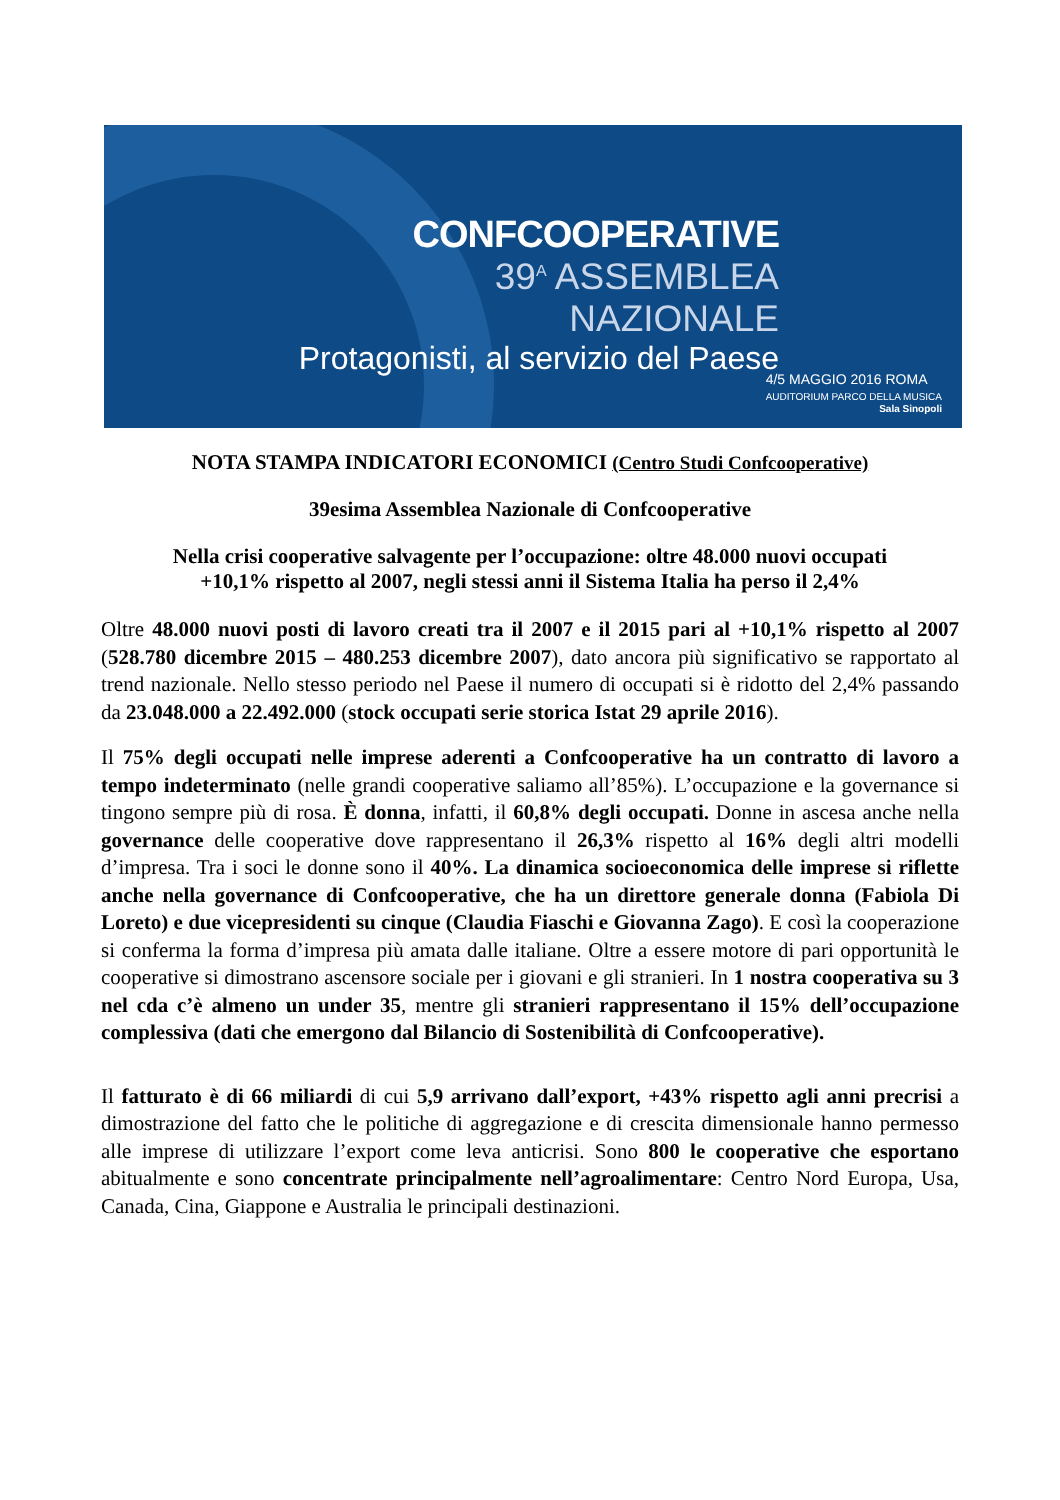CONFCOOPERATIVE
39<sup>A</sup> ASSEMBLEA NAZIONALE
Protagonisti, al servizio del Paese
4/5 MAGGIO 2016 ROMA
AUDITORIUM PARCO DELLA MUSICA
Sala Sinopoli
NOTA STAMPA INDICATORI ECONOMICI (Centro Studi Confcooperative)
39esima Assemblea Nazionale di Confcooperative
Nella crisi cooperative salvagente per l’occupazione: oltre 48.000 nuovi occupati
+10,1% rispetto al 2007, negli stessi anni il Sistema Italia ha perso il 2,4%
Oltre 48.000 nuovi posti di lavoro creati tra il 2007 e il 2015 pari al +10,1% rispetto al 2007 (528.780 dicembre 2015 – 480.253 dicembre 2007), dato ancora più significativo se rapportato al trend nazionale. Nello stesso periodo nel Paese il numero di occupati si è ridotto del 2,4% passando da 23.048.000 a 22.492.000 (stock occupati serie storica Istat 29 aprile 2016).
Il 75% degli occupati nelle imprese aderenti a Confcooperative ha un contratto di lavoro a tempo indeterminato (nelle grandi cooperative saliamo all’85%). L’occupazione e la governance si tingono sempre più di rosa. È donna, infatti, il 60,8% degli occupati. Donne in ascesa anche nella governance delle cooperative dove rappresentano il 26,3% rispetto al 16% degli altri modelli d’impresa. Tra i soci le donne sono il 40%. La dinamica socioeconomica delle imprese si riflette anche nella governance di Confcooperative, che ha un direttore generale donna (Fabiola Di Loreto) e due vicepresidenti su cinque (Claudia Fiaschi e Giovanna Zago). E così la cooperazione si conferma la forma d’impresa più amata dalle italiane. Oltre a essere motore di pari opportunità le cooperative si dimostrano ascensore sociale per i giovani e gli stranieri. In 1 nostra cooperativa su 3 nel cda c’è almeno un under 35, mentre gli stranieri rappresentano il 15% dell’occupazione complessiva (dati che emergono dal Bilancio di Sostenibilità di Confcooperative).
Il fatturato è di 66 miliardi di cui 5,9 arrivano dall’export, +43% rispetto agli anni precrisi a dimostrazione del fatto che le politiche di aggregazione e di crescita dimensionale hanno permesso alle imprese di utilizzare l’export come leva anticrisi. Sono 800 le cooperative che esportano abitualmente e sono concentrate principalmente nell’agroalimentare: Centro Nord Europa, Usa, Canada, Cina, Giappone e Australia le principali destinazioni.